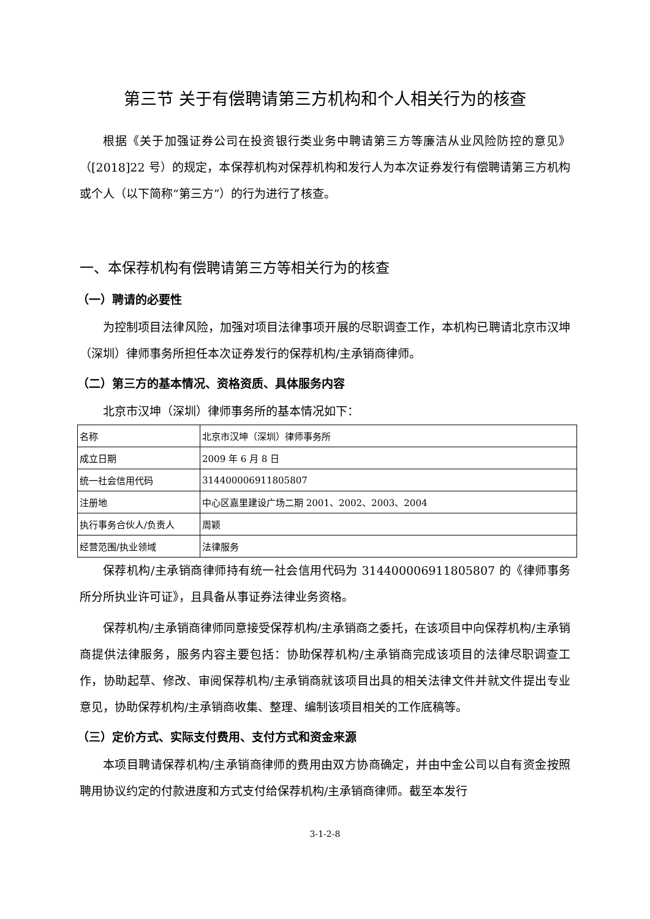第三节 关于有偿聘请第三方机构和个人相关行为的核查
根据《关于加强证券公司在投资银行类业务中聘请第三方等廉洁从业风险防控的意见》（[2018]22 号）的规定，本保荐机构对保荐机构和发行人为本次证券发行有偿聘请第三方机构或个人（以下简称“第三方”）的行为进行了核查。
一、本保荐机构有偿聘请第三方等相关行为的核查
（一）聘请的必要性
为控制项目法律风险，加强对项目法律事项开展的尽职调查工作，本机构已聘请北京市汉坤（深圳）律师事务所担任本次证券发行的保荐机构/主承销商律师。
（二）第三方的基本情况、资格资质、具体服务内容
北京市汉坤（深圳）律师事务所的基本情况如下：
| 名称 | 北京市汉坤（深圳）律师事务所 |
| 成立日期 | 2009 年 6 月 8 日 |
| 统一社会信用代码 | 314400006911805807 |
| 注册地 | 中心区嘉里建设广场二期 2001、2002、2003、2004 |
| 执行事务合伙人/负责人 | 周颖 |
| 经营范围/执业领域 | 法律服务 |
保荐机构/主承销商律师持有统一社会信用代码为 314400006911805807 的《律师事务所分所执业许可证》，且具备从事证券法律业务资格。
保荐机构/主承销商律师同意接受保荐机构/主承销商之委托，在该项目中向保荐机构/主承销商提供法律服务，服务内容主要包括：协助保荐机构/主承销商完成该项目的法律尽职调查工作，协助起草、修改、审阅保荐机构/主承销商就该项目出具的相关法律文件并就文件提出专业意见，协助保荐机构/主承销商收集、整理、编制该项目相关的工作底稿等。
（三）定价方式、实际支付费用、支付方式和资金来源
本项目聘请保荐机构/主承销商律师的费用由双方协商确定，并由中金公司以自有资金按照聘用协议约定的付款进度和方式支付给保荐机构/主承销商律师。截至本发行
3-1-2-8